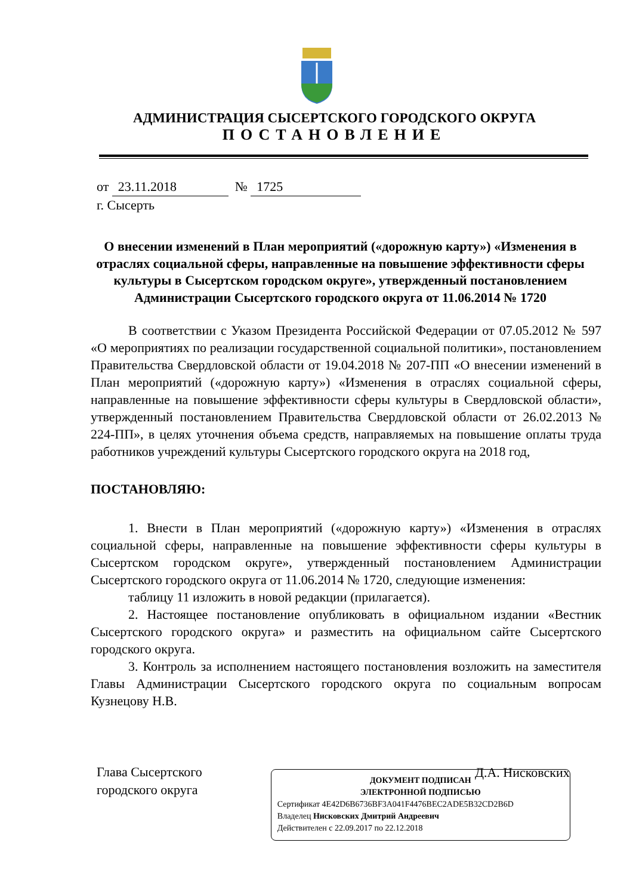АДМИНИСТРАЦИЯ СЫСЕРТСКОГО ГОРОДСКОГО ОКРУГА
ПОСТАНОВЛЕНИЕ
от 23.11.2018 № 1725
г. Сысерть
О внесении изменений в План мероприятий («дорожную карту») «Изменения в отраслях социальной сферы, направленные на повышение эффективности сферы культуры в Сысертском городском округе», утвержденный постановлением Администрации Сысертского городского округа от 11.06.2014 № 1720
В соответствии с Указом Президента Российской Федерации от 07.05.2012 № 597 «О мероприятиях по реализации государственной социальной политики», постановлением Правительства Свердловской области от 19.04.2018 № 207-ПП «О внесении изменений в План мероприятий («дорожную карту») «Изменения в отраслях социальной сферы, направленные на повышение эффективности сферы культуры в Свердловской области», утвержденный постановлением Правительства Свердловской области от 26.02.2013 № 224-ПП», в целях уточнения объема средств, направляемых на повышение оплаты труда работников учреждений культуры Сысертского городского округа на 2018 год,
ПОСТАНОВЛЯЮ:
1. Внести в План мероприятий («дорожную карту») «Изменения в отраслях социальной сферы, направленные на повышение эффективности сферы культуры в Сысертском городском округе», утвержденный постановлением Администрации Сысертского городского округа от 11.06.2014 № 1720, следующие изменения:
таблицу 11 изложить в новой редакции (прилагается).
2. Настоящее постановление опубликовать в официальном издании «Вестник Сысертского городского округа» и разместить на официальном сайте Сысертского городского округа.
3. Контроль за исполнением настоящего постановления возложить на заместителя Главы Администрации Сысертского городского округа по социальным вопросам Кузнецову Н.В.
Глава Сысертского
городского округа
Д.А. Нисковских
ДОКУМЕНТ ПОДПИСАН
ЭЛЕКТРОННОЙ ПОДПИСЬЮ
Сертификат 4E42D6B6736BF3A041F4476BEC2ADE5B32CD2B6D
Владелец Нисковских Дмитрий Андреевич
Действителен с 22.09.2017 по 22.12.2018